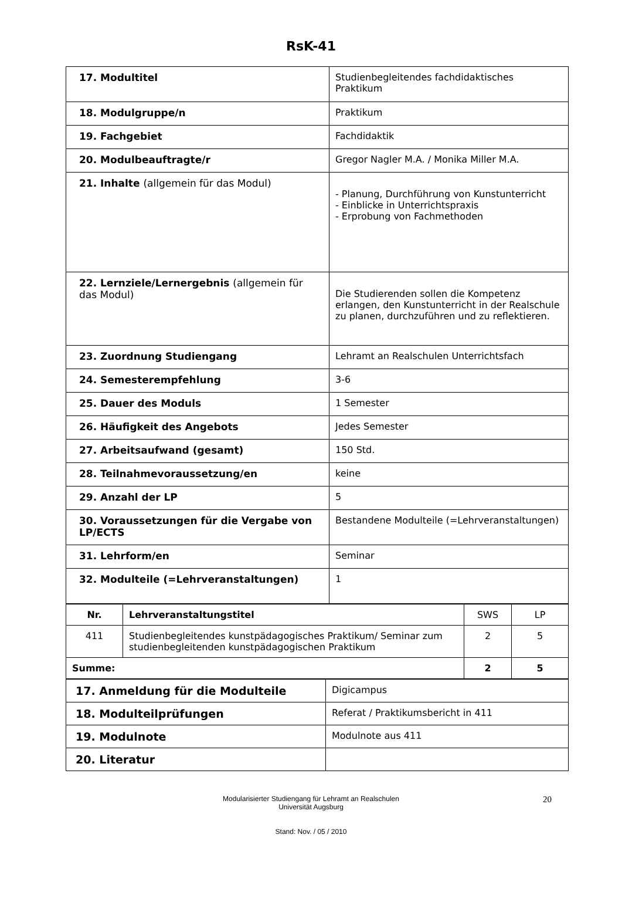RsK-41
| 17. Modultitel | Studienbegleitendes fachdidaktisches Praktikum |
| 18. Modulgruppe/n | Praktikum |
| 19. Fachgebiet | Fachdidaktik |
| 20. Modulbeauftragte/r | Gregor Nagler M.A. / Monika Miller M.A. |
| 21. Inhalte (allgemein für das Modul) | - Planung, Durchführung von Kunstunterricht - Einblicke in Unterrichtspraxis - Erprobung von Fachmethoden |
| 22. Lernziele/Lernergebnis (allgemein für das Modul) | Die Studierenden sollen die Kompetenz erlangen, den Kunstunterricht in der Realschule zu planen, durchzuführen und zu reflektieren. |
| 23. Zuordnung Studiengang | Lehramt an Realschulen Unterrichtsfach |
| 24. Semesterempfehlung | 3-6 |
| 25. Dauer des Moduls | 1 Semester |
| 26. Häufigkeit des Angebots | Jedes Semester |
| 27. Arbeitsaufwand (gesamt) | 150 Std. |
| 28. Teilnahmevoraussetzung/en | keine |
| 29. Anzahl der LP | 5 |
| 30. Voraussetzungen für die Vergabe von LP/ECTS | Bestandene Modulteile (=Lehrveranstaltungen) |
| 31. Lehrform/en | Seminar |
| 32. Modulteile (=Lehrveranstaltungen) | 1 |
| Nr. | Lehrveranstaltungstitel | SWS | LP |
| 411 | Studienbegleitendes kunstpädagogisches Praktikum/ Seminar zum studienbegleitenden kunstpädagogischen Praktikum | 2 | 5 |
| Summe: | | 2 | 5 |
| 17. Anmeldung für die Modulteile | Digicampus |
| 18. Modulteilprüfungen | Referat / Praktikumsbericht in 411 |
| 19. Modulnote | Modulnote aus 411 |
| 20. Literatur | |
20 Modularisierter Studiengang für Lehramt an Realschulen
Universität Augsburg
Stand: Nov. / 05 / 2010